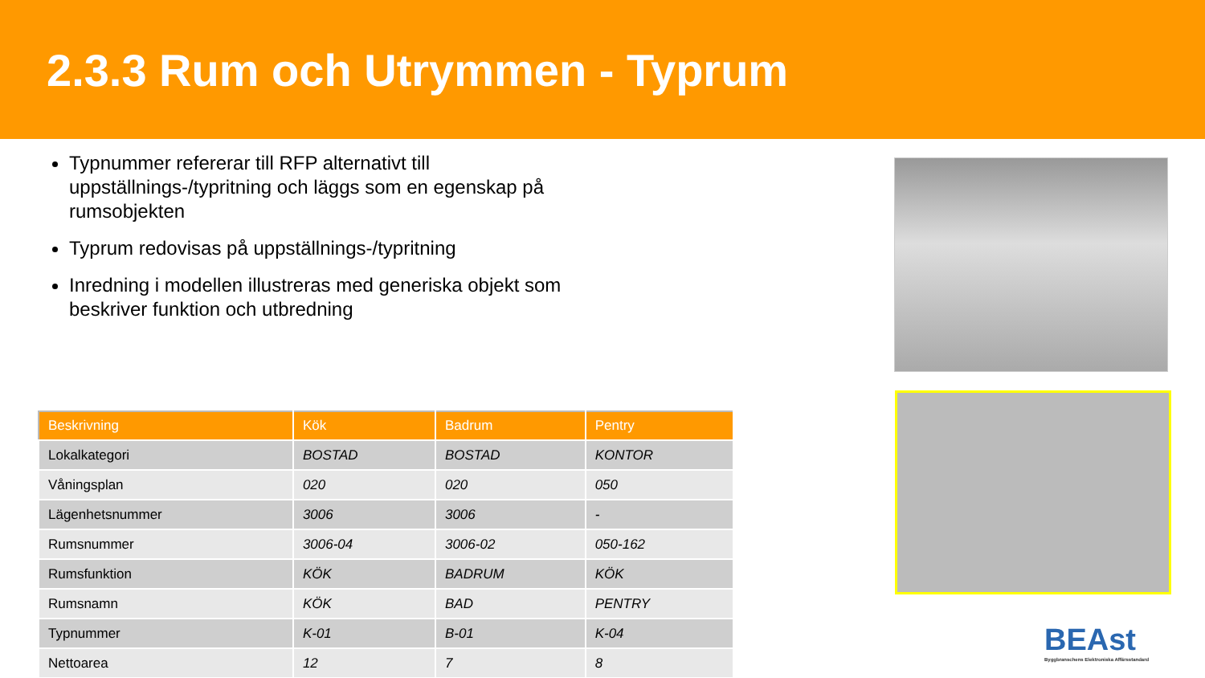2.3.3 Rum och Utrymmen - Typrum
Typnummer refererar till RFP alternativt till uppställnings-/typritning och läggs som en egenskap på rumsobjekten
Typrum redovisas på uppställnings-/typritning
Inredning i modellen illustreras med generiska objekt som beskriver funktion och utbredning
| Beskrivning | Kök | Badrum | Pentry |
| --- | --- | --- | --- |
| Lokalkategori | BOSTAD | BOSTAD | KONTOR |
| Våningsplan | 020 | 020 | 050 |
| Lägenhetsnummer | 3006 | 3006 | - |
| Rumsnummer | 3006-04 | 3006-02 | 050-162 |
| Rumsfunktion | KÖK | BADRUM | KÖK |
| Rumsnamn | KÖK | BAD | PENTRY |
| Typnummer | K-01 | B-01 | K-04 |
| Nettoarea | 12 | 7 | 8 |
BEAst
Byggbranschens Elektroniska Affärsstandard